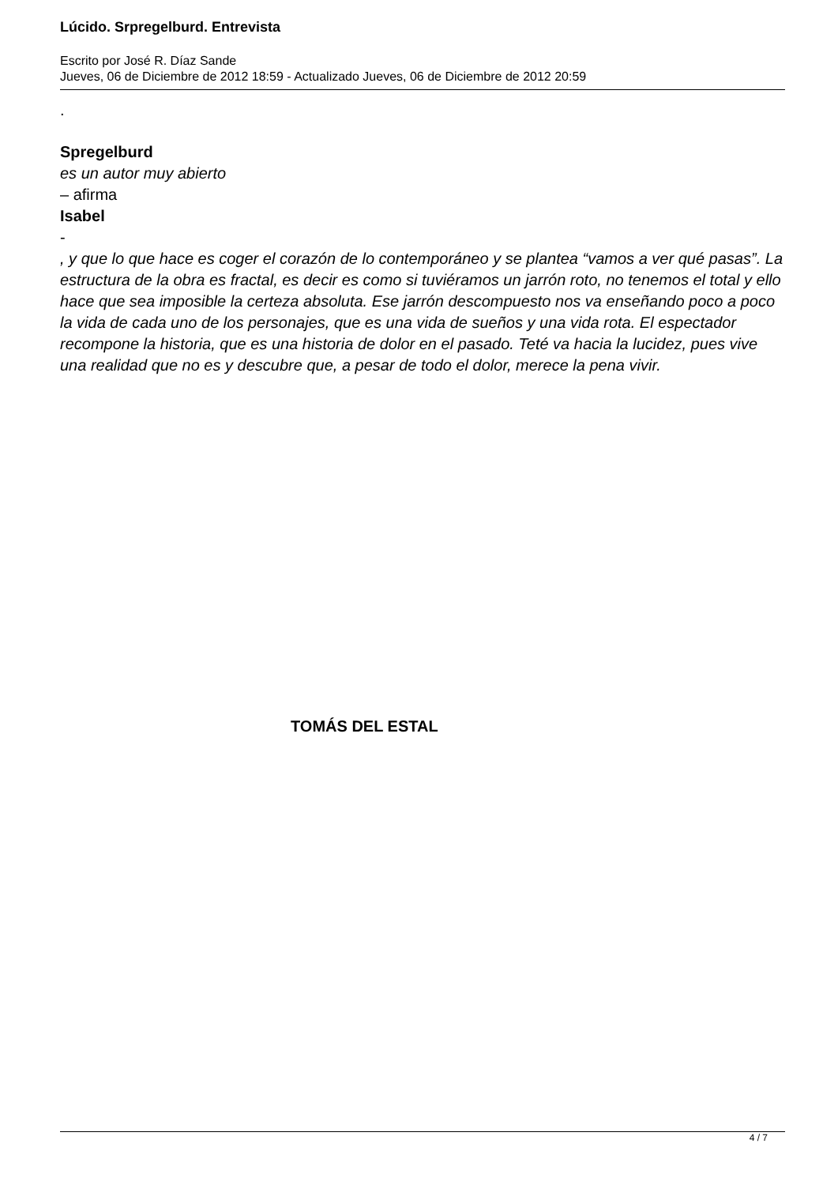Lúcido. Srpregelburd. Entrevista
Escrito por José R. Díaz Sande
Jueves, 06 de Diciembre de 2012 18:59 - Actualizado Jueves, 06 de Diciembre de 2012 20:59
.
Spregelburd
es un autor muy abierto
– afirma
Isabel
-
, y que lo que hace es coger el corazón de lo contemporáneo y se plantea “vamos a ver qué pasas”. La estructura de la obra es fractal, es decir es como si tuviéramos un jarrón roto, no tenemos el total y ello hace que sea imposible la certeza absoluta. Ese jarrón descompuesto nos va enseñando poco a poco la vida de cada uno de los personajes, que es una vida de sueños y una vida rota. El espectador recompone la historia, que es una historia de dolor en el pasado. Teté va hacia la lucidez, pues vive una realidad que no es y descubre que, a pesar de todo el dolor, merece la pena vivir.
TOMÁS DEL ESTAL
4 / 7